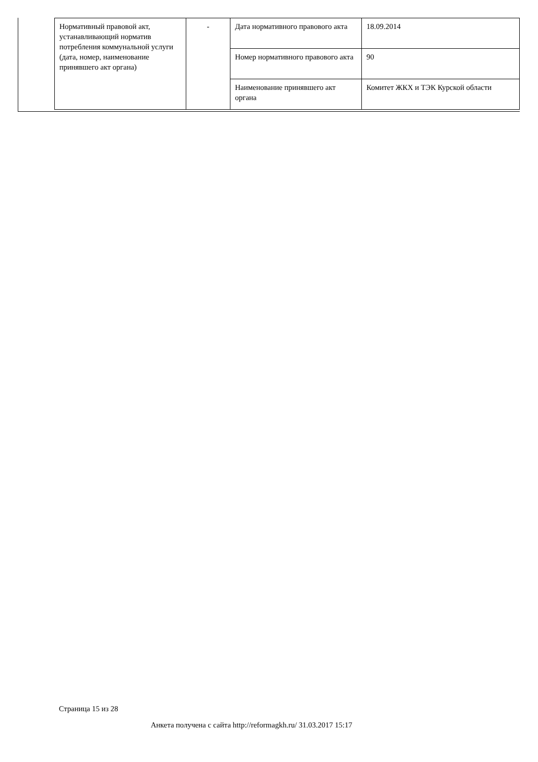| Нормативный правовой акт, устанавливающий норматив потребления коммунальной услуги (дата, номер, наименование принявшего акт органа) | - | Дата нормативного правового акта | 18.09.2014 |
| | | Номер нормативного правового акта | 90 |
| | | Наименование принявшего акт органа | Комитет ЖКХ и ТЭК Курской области |
Страница 15 из 28
Анкета получена с сайта http://reformagkh.ru/ 31.03.2017 15:17